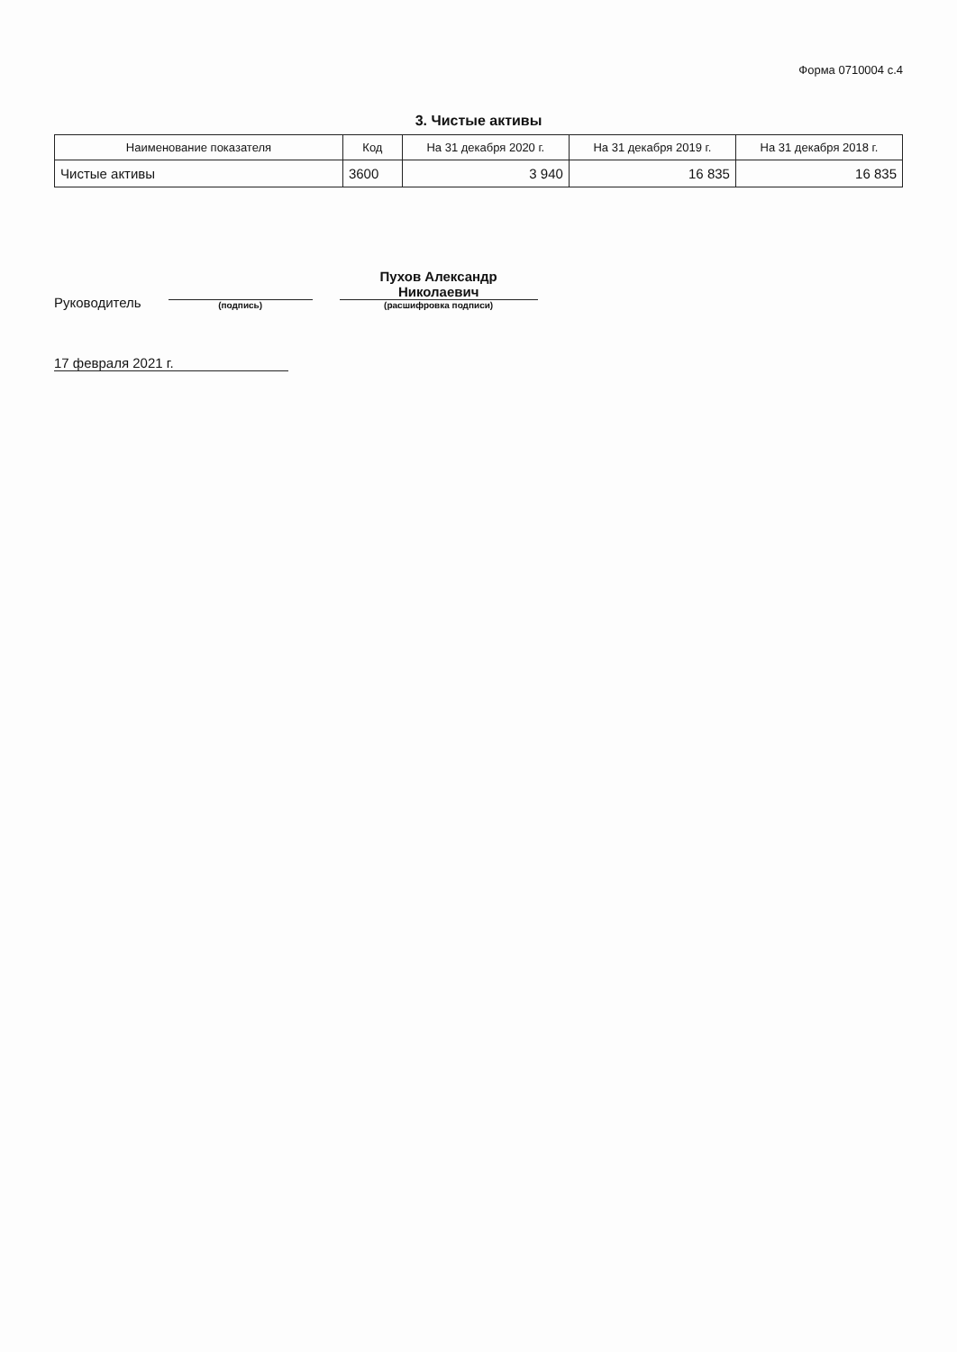Форма 0710004 с.4
3. Чистые активы
| Наименование показателя | Код | На 31 декабря 2020 г. | На 31 декабря 2019 г. | На 31 декабря 2018 г. |
| --- | --- | --- | --- | --- |
| Чистые активы | 3600 | 3 940 | 16 835 | 16 835 |
Руководитель
(подпись)
Пухов Александр
Николаевич
(расшифровка подписи)
17 февраля 2021 г.